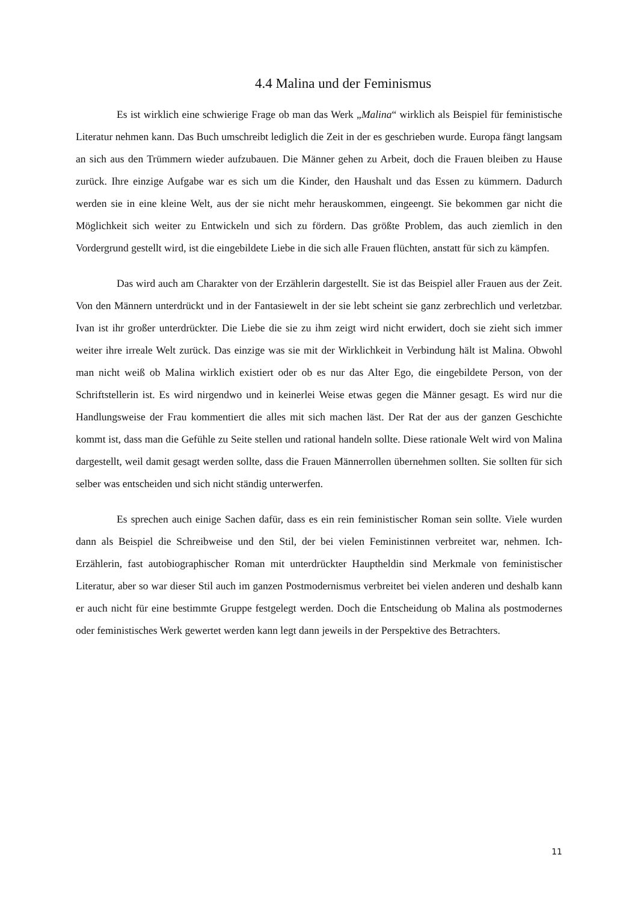4.4 Malina und der Feminismus
Es ist wirklich eine schwierige Frage ob man das Werk „Malina“ wirklich als Beispiel für feministische Literatur nehmen kann. Das Buch umschreibt lediglich die Zeit in der es geschrieben wurde. Europa fängt langsam an sich aus den Trümmern wieder aufzubauen. Die Männer gehen zu Arbeit, doch die Frauen bleiben zu Hause zurück. Ihre einzige Aufgabe war es sich um die Kinder, den Haushalt und das Essen zu kümmern. Dadurch werden sie in eine kleine Welt, aus der sie nicht mehr herauskommen, eingeengt. Sie bekommen gar nicht die Möglichkeit sich weiter zu Entwickeln und sich zu fördern. Das größte Problem, das auch ziemlich in den Vordergrund gestellt wird, ist die eingebildete Liebe in die sich alle Frauen flüchten, anstatt für sich zu kämpfen.
Das wird auch am Charakter von der Erzählerin dargestellt. Sie ist das Beispiel aller Frauen aus der Zeit. Von den Männern unterdrückt und in der Fantasiewelt in der sie lebt scheint sie ganz zerbrechlich und verletzbar. Ivan ist ihr großer unterdrückter. Die Liebe die sie zu ihm zeigt wird nicht erwidert, doch sie zieht sich immer weiter ihre irreale Welt zurück. Das einzige was sie mit der Wirklichkeit in Verbindung hält ist Malina. Obwohl man nicht weiß ob Malina wirklich existiert oder ob es nur das Alter Ego, die eingebildete Person, von der Schriftstellerin ist. Es wird nirgendwo und in keinerlei Weise etwas gegen die Männer gesagt. Es wird nur die Handlungsweise der Frau kommentiert die alles mit sich machen läst. Der Rat der aus der ganzen Geschichte kommt ist, dass man die Gefühle zu Seite stellen und rational handeln sollte. Diese rationale Welt wird von Malina dargestellt, weil damit gesagt werden sollte, dass die Frauen Männerrollen übernehmen sollten. Sie sollten für sich selber was entscheiden und sich nicht ständig unterwerfen.
Es sprechen auch einige Sachen dafür, dass es ein rein feministischer Roman sein sollte. Viele wurden dann als Beispiel die Schreibweise und den Stil, der bei vielen Feministinnen verbreitet war, nehmen. Ich- Erzählerin, fast autobiographischer Roman mit unterdrückter Hauptheldin sind Merkmale von feministischer Literatur, aber so war dieser Stil auch im ganzen Postmodernismus verbreitet bei vielen anderen und deshalb kann er auch nicht für eine bestimmte Gruppe festgelegt werden. Doch die Entscheidung ob Malina als postmodernes oder feministisches Werk gewertet werden kann legt dann jeweils in der Perspektive des Betrachters.
11